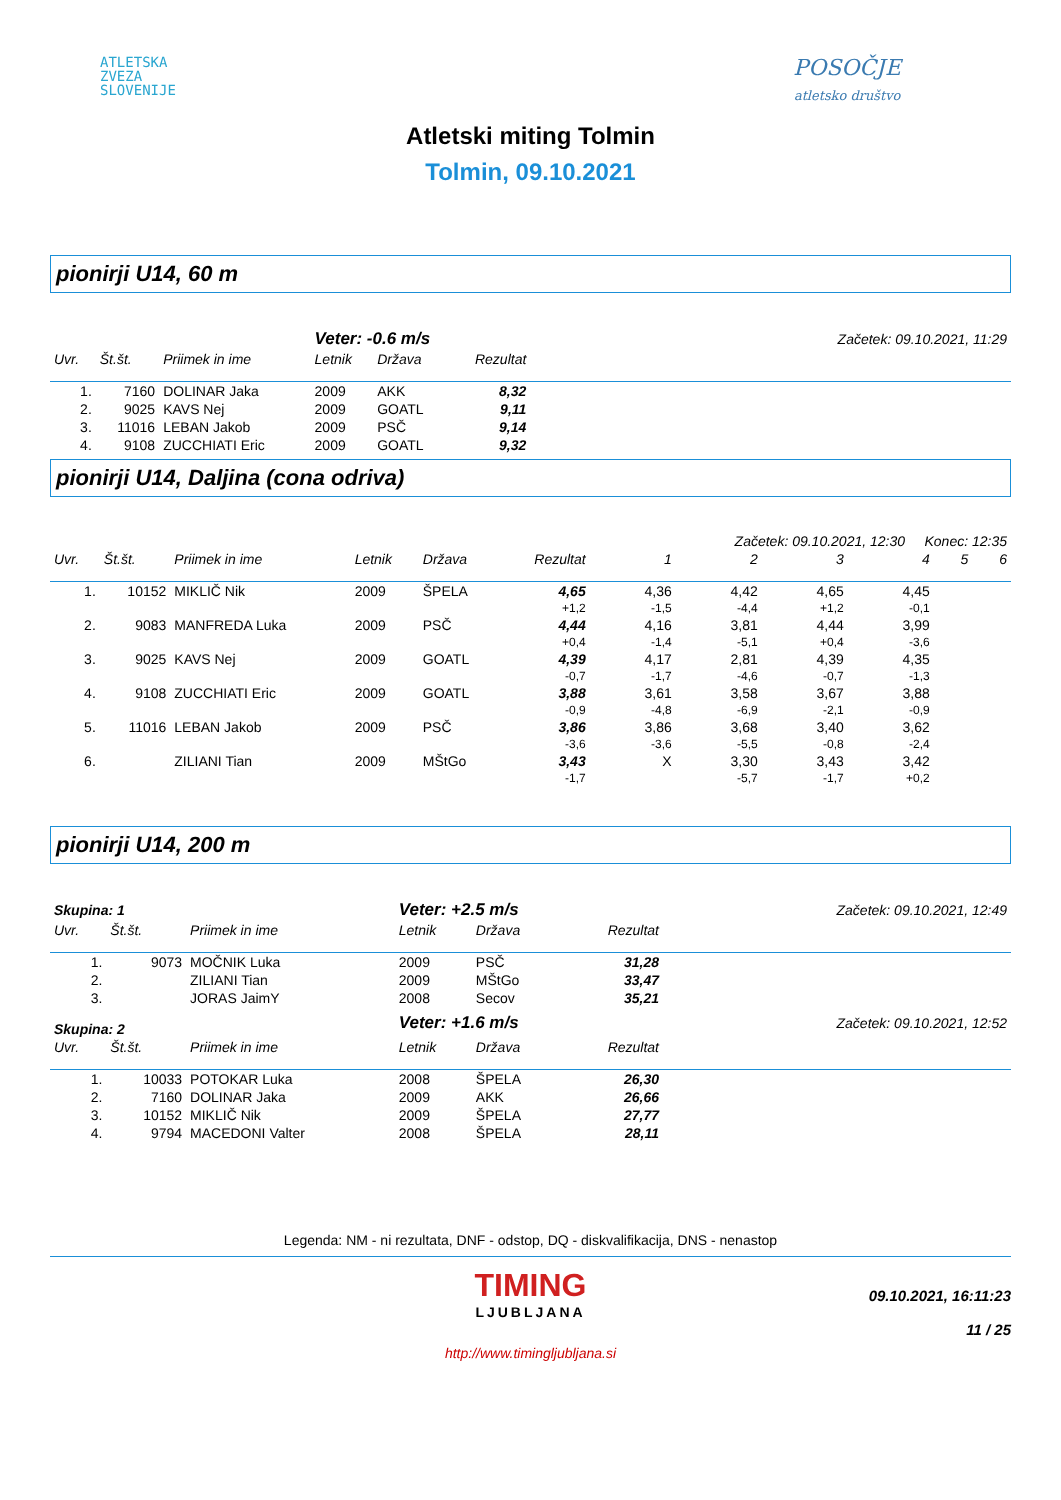ATLETSKA
ZVEZA
SLOVENIJE
POSOČJE
atletsko društvo
Atletski miting Tolmin
Tolmin, 09.10.2021
pionirji U14, 60 m
| | | | Veter: -0.6 m/s | | | Začetek: 09.10.2021, 11:29 |
| Uvr. | Št.št. | Priimek in ime | Letnik | Država | Rezultat | |
| 1. | 7160 | DOLINAR Jaka | 2009 | AKK | 8,32 | |
| 2. | 9025 | KAVS Nej | 2009 | GOATL | 9,11 | |
| 3. | 11016 | LEBAN Jakob | 2009 | PSČ | 9,14 | |
| 4. | 9108 | ZUCCHIATI Eric | 2009 | GOATL | 9,32 | |
pionirji U14, Daljina (cona odriva)
| | | | | | | Začetek: 09.10.2021, 12:30 Konec: 12:35 | | | | | |
| Uvr. | Št.št. | Priimek in ime | Letnik | Država | Rezultat | 1 | 2 | 3 | 4 | 5 | 6 |
| 1. | 10152 | MIKLIČ Nik | 2009 | ŠPELA | 4,65 | 4,36 | 4,42 | 4,65 | 4,45 | | |
| | | | | | +1,2 | -1,5 | -4,4 | +1,2 | -0,1 | | |
| 2. | 9083 | MANFREDA Luka | 2009 | PSČ | 4,44 | 4,16 | 3,81 | 4,44 | 3,99 | | |
| | | | | | +0,4 | -1,4 | -5,1 | +0,4 | -3,6 | | |
| 3. | 9025 | KAVS Nej | 2009 | GOATL | 4,39 | 4,17 | 2,81 | 4,39 | 4,35 | | |
| | | | | | -0,7 | -1,7 | -4,6 | -0,7 | -1,3 | | |
| 4. | 9108 | ZUCCHIATI Eric | 2009 | GOATL | 3,88 | 3,61 | 3,58 | 3,67 | 3,88 | | |
| | | | | | -0,9 | -4,8 | -6,9 | -2,1 | -0,9 | | |
| 5. | 11016 | LEBAN Jakob | 2009 | PSČ | 3,86 | 3,86 | 3,68 | 3,40 | 3,62 | | |
| | | | | | -3,6 | -3,6 | -5,5 | -0,8 | -2,4 | | |
| 6. | | ZILIANI Tian | 2009 | MŠtGo | 3,43 | X | 3,30 | 3,43 | 3,42 | | |
| | | | | | -1,7 | | -5,7 | -1,7 | +0,2 | | |
pionirji U14, 200 m
| Skupina: 1 | | | Veter: +2.5 m/s | | | Začetek: 09.10.2021, 12:49 |
| Uvr. | Št.št. | Priimek in ime | Letnik | Država | Rezultat | |
| 1. | 9073 | MOČNIK Luka | 2009 | PSČ | 31,28 | |
| 2. | | ZILIANI Tian | 2009 | MŠtGo | 33,47 | |
| 3. | | JORAS JaimY | 2008 | Secov | 35,21 | |
| Skupina: 2 | | | Veter: +1.6 m/s | | | Začetek: 09.10.2021, 12:52 |
| Uvr. | Št.št. | Priimek in ime | Letnik | Država | Rezultat | |
| 1. | 10033 | POTOKAR Luka | 2008 | ŠPELA | 26,30 | |
| 2. | 7160 | DOLINAR Jaka | 2009 | AKK | 26,66 | |
| 3. | 10152 | MIKLIČ Nik | 2009 | ŠPELA | 27,77 | |
| 4. | 9794 | MACEDONI Valter | 2008 | ŠPELA | 28,11 | |
Legenda: NM - ni rezultata, DNF - odstop, DQ - diskvalifikacija, DNS - nenastop
TIMING
LJUBLJANA
http://www.timingljubljana.si
09.10.2021, 16:11:23
11 / 25